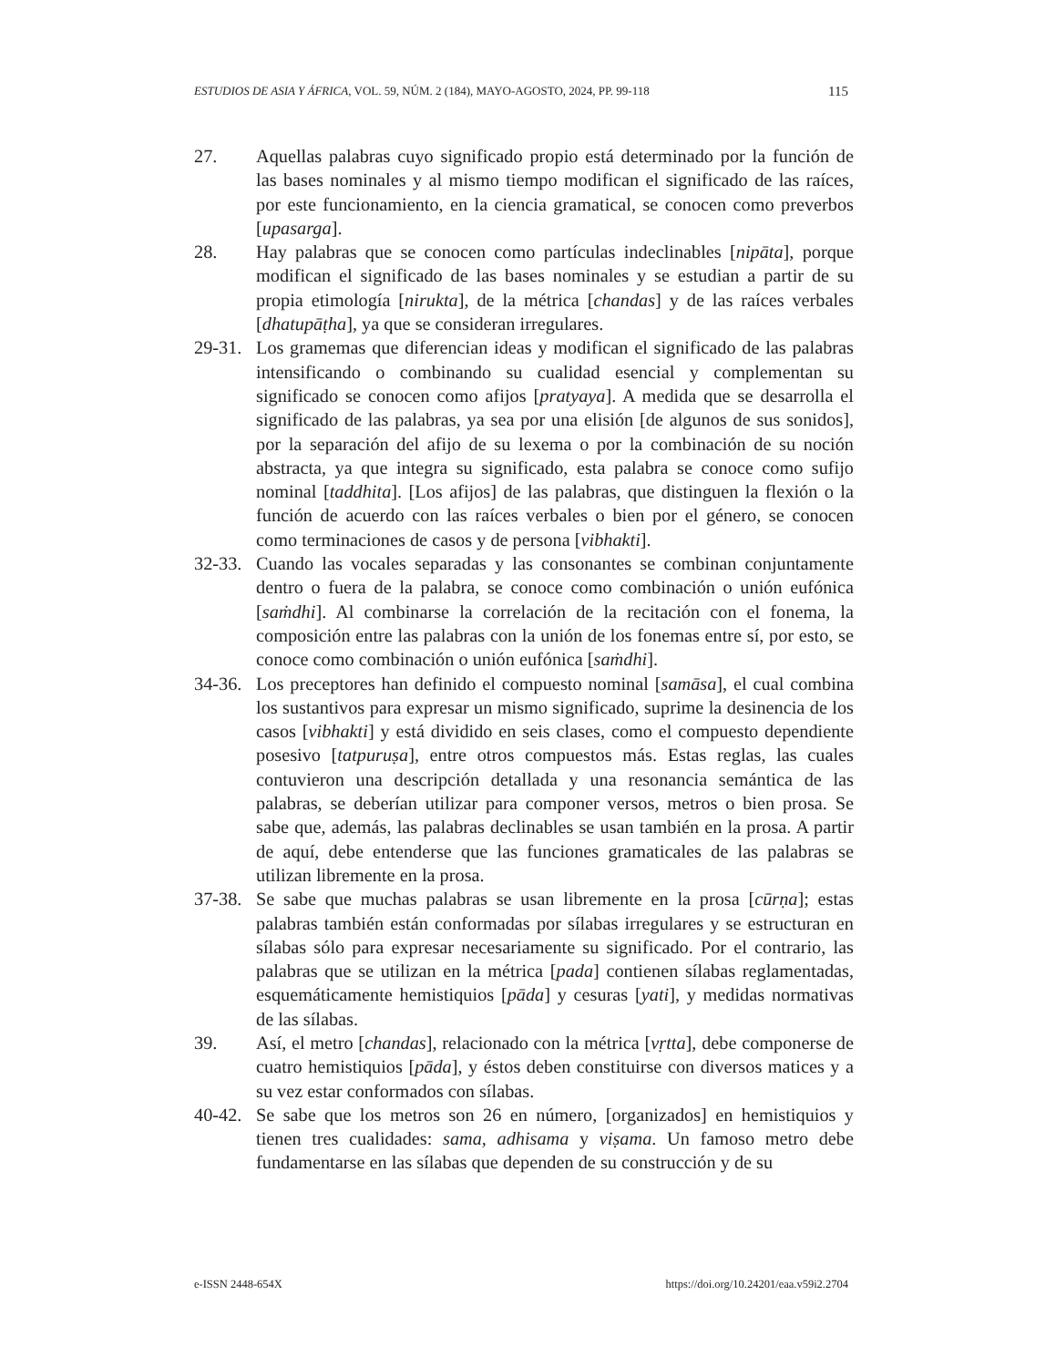ESTUDIOS DE ASIA Y ÁFRICA, VOL. 59, NÚM. 2 (184), MAYO-AGOSTO, 2024, PP. 99-118 115
27. Aquellas palabras cuyo significado propio está determinado por la función de las bases nominales y al mismo tiempo modifican el significado de las raíces, por este funcionamiento, en la ciencia gramatical, se conocen como preverbos [upasarga].
28. Hay palabras que se conocen como partículas indeclinables [nipāta], porque modifican el significado de las bases nominales y se estudian a partir de su propia etimología [nirukta], de la métrica [chandas] y de las raíces verbales [dhatupāṭha], ya que se consideran irregulares.
29-31. Los gramemas que diferencian ideas y modifican el significado de las palabras intensificando o combinando su cualidad esencial y complementan su significado se conocen como afijos [pratyaya]. A medida que se desarrolla el significado de las palabras, ya sea por una elisión [de algunos de sus sonidos], por la separación del afijo de su lexema o por la combinación de su noción abstracta, ya que integra su significado, esta palabra se conoce como sufijo nominal [taddhita]. [Los afijos] de las palabras, que distinguen la flexión o la función de acuerdo con las raíces verbales o bien por el género, se conocen como terminaciones de casos y de persona [vibhakti].
32-33. Cuando las vocales separadas y las consonantes se combinan conjuntamente dentro o fuera de la palabra, se conoce como combinación o unión eufónica [saṁdhi]. Al combinarse la correlación de la recitación con el fonema, la composición entre las palabras con la unión de los fonemas entre sí, por esto, se conoce como combinación o unión eufónica [saṁdhi].
34-36. Los preceptores han definido el compuesto nominal [samāsa], el cual combina los sustantivos para expresar un mismo significado, suprime la desinencia de los casos [vibhakti] y está dividido en seis clases, como el compuesto dependiente posesivo [tatpuruṣa], entre otros compuestos más. Estas reglas, las cuales contuvieron una descripción detallada y una resonancia semántica de las palabras, se deberían utilizar para componer versos, metros o bien prosa. Se sabe que, además, las palabras declinables se usan también en la prosa. A partir de aquí, debe entenderse que las funciones gramaticales de las palabras se utilizan libremente en la prosa.
37-38. Se sabe que muchas palabras se usan libremente en la prosa [cūrṇa]; estas palabras también están conformadas por sílabas irregulares y se estructuran en sílabas sólo para expresar necesariamente su significado. Por el contrario, las palabras que se utilizan en la métrica [pada] contienen sílabas reglamentadas, esquemáticamente hemistiquios [pāda] y cesuras [yati], y medidas normativas de las sílabas.
39. Así, el metro [chandas], relacionado con la métrica [vṛtta], debe componerse de cuatro hemistiquios [pāda], y éstos deben constituirse con diversos matices y a su vez estar conformados con sílabas.
40-42. Se sabe que los metros son 26 en número, [organizados] en hemistiquios y tienen tres cualidades: sama, adhisama y viṣama. Un famoso metro debe fundamentarse en las sílabas que dependen de su construcción y de su
e-ISSN 2448-654X https://doi.org/10.24201/eaa.v59i2.2704